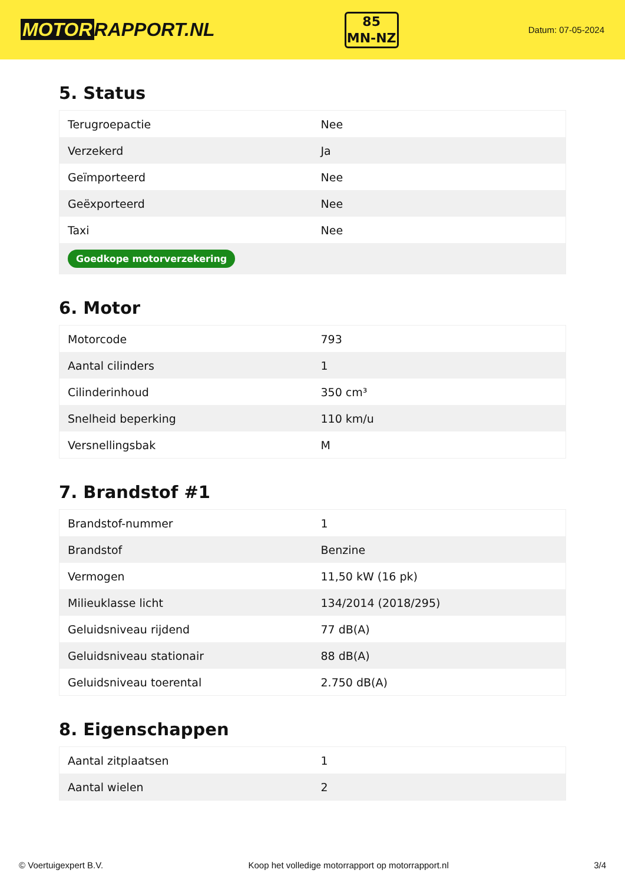MOTOR RAPPORT.NL
85
MN-NZ
Datum: 07-05-2024
5. Status
| Terugroepactie | Nee |
| Verzekerd | Ja |
| Geïmporteerd | Nee |
| Geëxporteerd | Nee |
| Taxi | Nee |
| Goedkope motorverzekering | |
6. Motor
| Motorcode | 793 |
| Aantal cilinders | 1 |
| Cilinderinhoud | 350 cm³ |
| Snelheid beperking | 110 km/u |
| Versnellingsbak | M |
7. Brandstof #1
| Brandstof-nummer | 1 |
| Brandstof | Benzine |
| Vermogen | 11,50 kW (16 pk) |
| Milieuklasse licht | 134/2014 (2018/295) |
| Geluidsniveau rijdend | 77 dB(A) |
| Geluidsniveau stationair | 88 dB(A) |
| Geluidsniveau toerental | 2.750 dB(A) |
8. Eigenschappen
| Aantal zitplaatsen | 1 |
| Aantal wielen | 2 |
© Voertuigexpert B.V. Koop het volledige motorrapport op motorrapport.nl 3/4